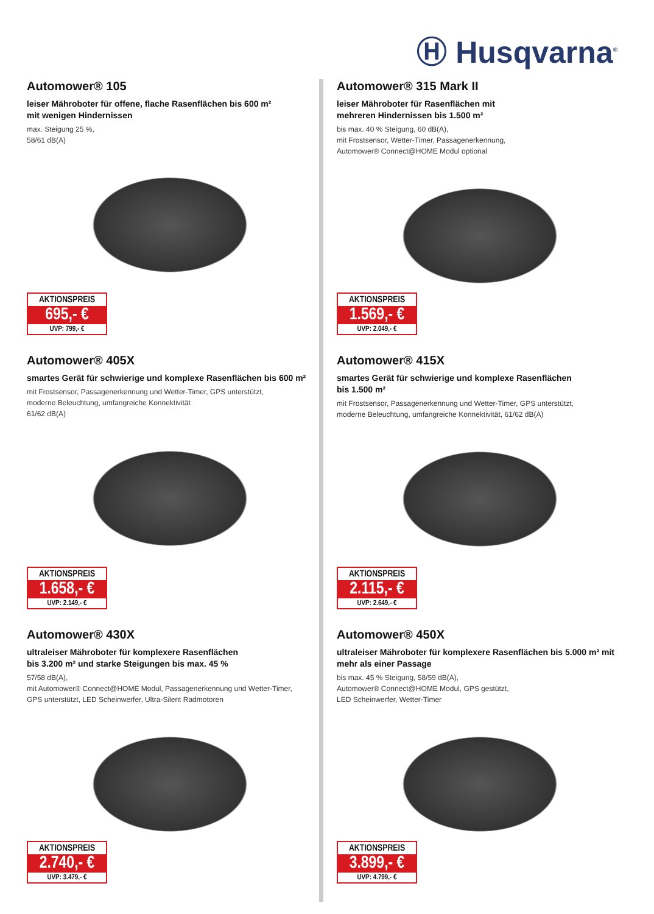Ⓗ Husqvarna<sup>®</sup>
Automower® 105
leiser Mähroboter für offene, flache Rasenflächen bis 600 m²
mit wenigen Hindernissen
max. Steigung 25 %,
58/61 dB(A)
AKTIONSPREIS
695,- €
UVP: 799,- €
Automower® 315 Mark II
leiser Mähroboter für Rasenflächen mit
mehreren Hindernissen bis 1.500 m²
bis max. 40 % Steigung, 60 dB(A),
mit Frostsensor, Wetter-Timer, Passagenerkennung,
Automower® Connect@HOME Modul optional
AKTIONSPREIS
1.569,- €
UVP: 2.049,- €
Automower® 405X
smartes Gerät für schwierige und komplexe Rasenflächen bis 600 m²
mit Frostsensor, Passagenerkennung und Wetter-Timer, GPS unterstützt,
moderne Beleuchtung, umfangreiche Konnektivität
61/62 dB(A)
AKTIONSPREIS
1.658,- €
UVP: 2.149,- €
Automower® 415X
smartes Gerät für schwierige und komplexe Rasenflächen
bis 1.500 m²
mit Frostsensor, Passagenerkennung und Wetter-Timer, GPS unterstützt,
moderne Beleuchtung, umfangreiche Konnektivität, 61/62 dB(A)
AKTIONSPREIS
2.115,- €
UVP: 2.649,- €
Automower® 430X
ultraleiser Mähroboter für komplexere Rasenflächen
bis 3.200 m² und starke Steigungen bis max. 45 %
57/58 dB(A),
mit Automower® Connect@HOME Modul, Passagenerkennung und Wetter-Timer,
GPS unterstützt, LED Scheinwerfer, Ultra-Silent Radmotoren
AKTIONSPREIS
2.740,- €
UVP: 3.479,- €
Automower® 450X
ultraleiser Mähroboter für komplexere Rasenflächen bis 5.000 m² mit
mehr als einer Passage
bis max. 45 % Steigung, 58/59 dB(A),
Automower® Connect@HOME Modul, GPS gestützt,
LED Scheinwerfer, Wetter-Timer
AKTIONSPREIS
3.899,- €
UVP: 4.799,- €